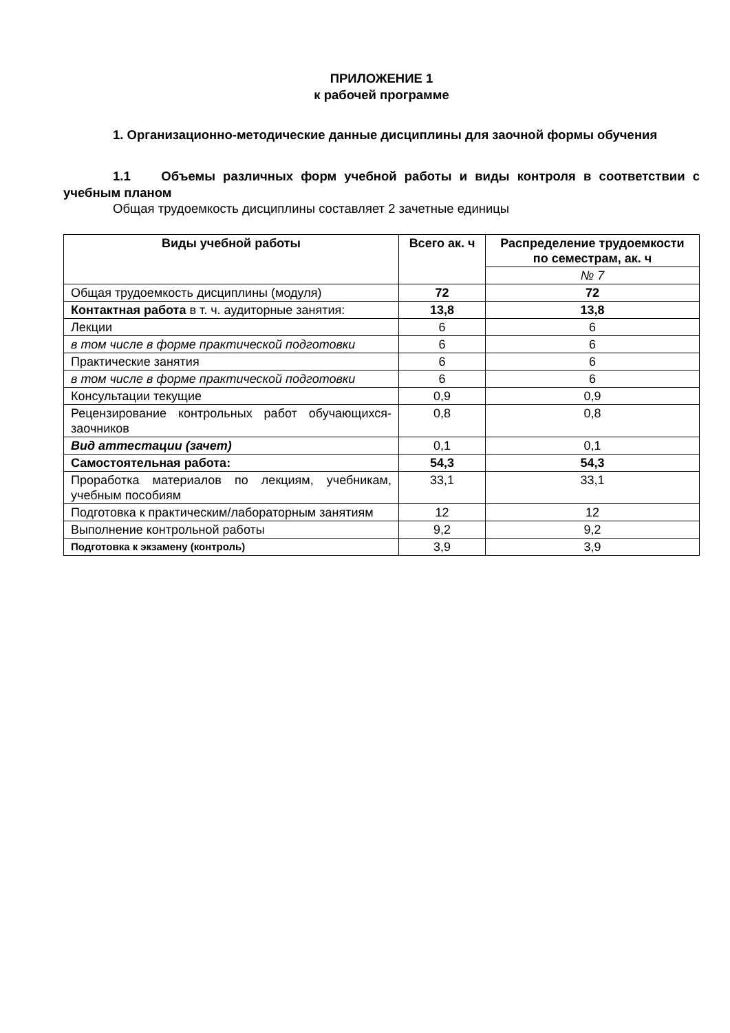ПРИЛОЖЕНИЕ 1
к рабочей программе
1. Организационно-методические данные дисциплины для заочной формы обучения
1.1 Объемы различных форм учебной работы и виды контроля в соответствии с учебным планом
Общая трудоемкость дисциплины составляет 2 зачетные единицы
| Виды учебной работы | Всего ак. ч | Распределение трудоемкости по семестрам, ак. ч |
| --- | --- | --- |
| | | № 7 |
| Общая трудоемкость дисциплины (модуля) | 72 | 72 |
| Контактная работа в т. ч. аудиторные занятия: | 13,8 | 13,8 |
| Лекции | 6 | 6 |
| в том числе в форме практической подготовки | 6 | 6 |
| Практические занятия | 6 | 6 |
| в том числе в форме практической подготовки | 6 | 6 |
| Консультации текущие | 0,9 | 0,9 |
| Рецензирование контрольных работ обучающихся-заочников | 0,8 | 0,8 |
| Вид аттестации (зачет) | 0,1 | 0,1 |
| Самостоятельная работа: | 54,3 | 54,3 |
| Проработка материалов по лекциям, учебникам, учебным пособиям | 33,1 | 33,1 |
| Подготовка к практическим/лабораторным занятиям | 12 | 12 |
| Выполнение контрольной работы | 9,2 | 9,2 |
| Подготовка к экзамену (контроль) | 3,9 | 3,9 |